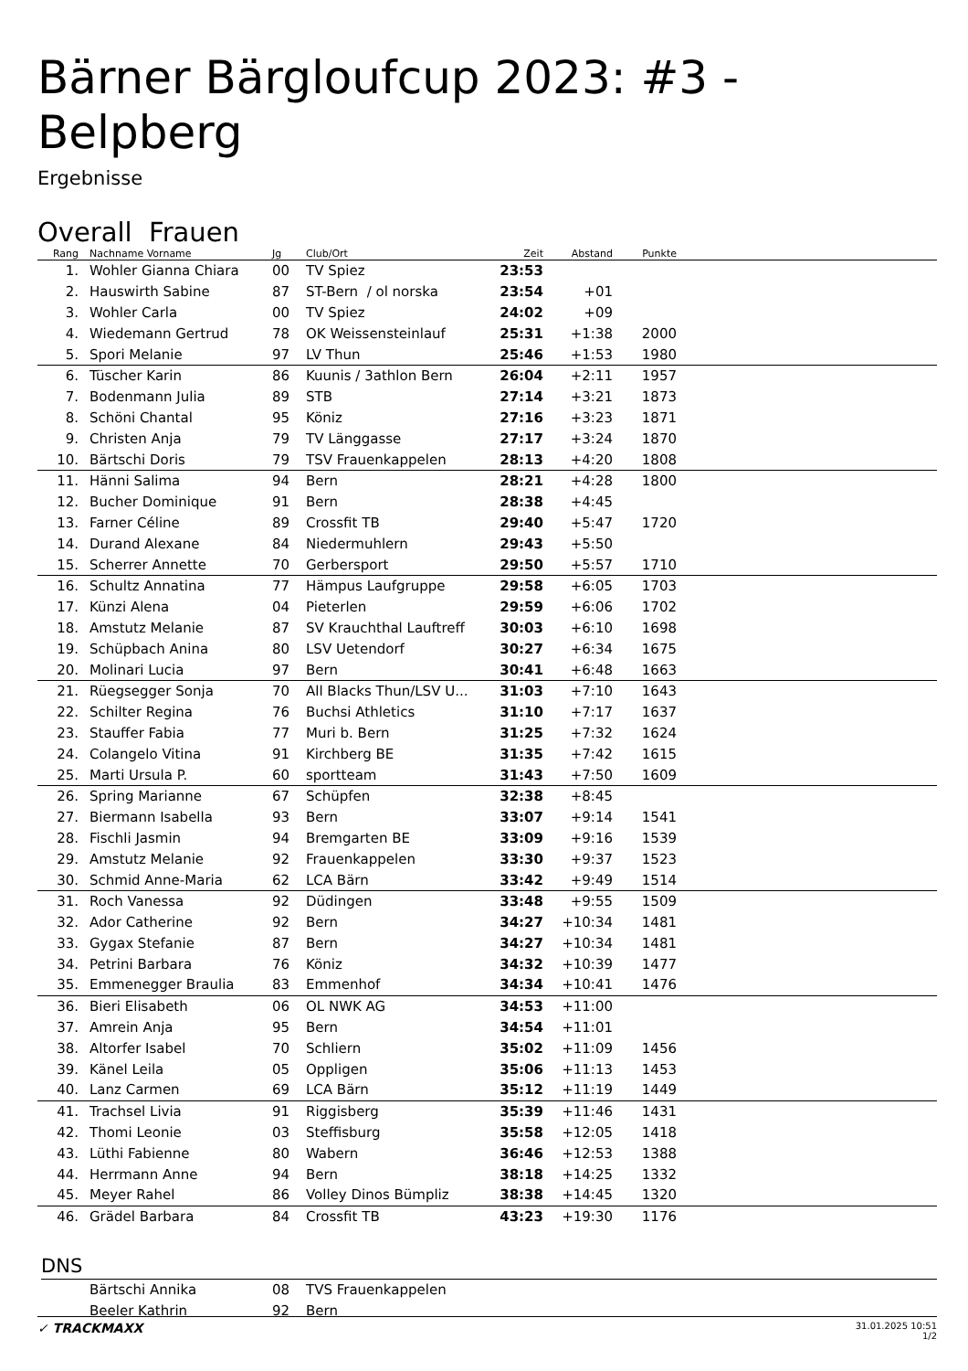Bärner Bärgloufcup 2023: #3 - Belpberg
Ergebnisse
Overall Frauen
| Rang | Nachname Vorname | Jg | Club/Ort | Zeit | Abstand | Punkte | |
| --- | --- | --- | --- | --- | --- | --- | --- |
| 1. | Wohler Gianna Chiara | 00 | TV Spiez | 23:53 | | | |
| 2. | Hauswirth Sabine | 87 | ST-Bern / ol norska | 23:54 | +01 | | |
| 3. | Wohler Carla | 00 | TV Spiez | 24:02 | +09 | | |
| 4. | Wiedemann Gertrud | 78 | OK Weissensteinlauf | 25:31 | +1:38 | 2000 | |
| 5. | Spori Melanie | 97 | LV Thun | 25:46 | +1:53 | 1980 | |
| 6. | Tüscher Karin | 86 | Kuunis / 3athlon Bern | 26:04 | +2:11 | 1957 | |
| 7. | Bodenmann Julia | 89 | STB | 27:14 | +3:21 | 1873 | |
| 8. | Schöni Chantal | 95 | Köniz | 27:16 | +3:23 | 1871 | |
| 9. | Christen Anja | 79 | TV Länggasse | 27:17 | +3:24 | 1870 | |
| 10. | Bärtschi Doris | 79 | TSV Frauenkappelen | 28:13 | +4:20 | 1808 | |
| 11. | Hänni Salima | 94 | Bern | 28:21 | +4:28 | 1800 | |
| 12. | Bucher Dominique | 91 | Bern | 28:38 | +4:45 | | |
| 13. | Farner Céline | 89 | Crossfit TB | 29:40 | +5:47 | 1720 | |
| 14. | Durand Alexane | 84 | Niedermuhlern | 29:43 | +5:50 | | |
| 15. | Scherrer Annette | 70 | Gerbersport | 29:50 | +5:57 | 1710 | |
| 16. | Schultz Annatina | 77 | Hämpus Laufgruppe | 29:58 | +6:05 | 1703 | |
| 17. | Künzi Alena | 04 | Pieterlen | 29:59 | +6:06 | 1702 | |
| 18. | Amstutz Melanie | 87 | SV Krauchthal Lauftreff | 30:03 | +6:10 | 1698 | |
| 19. | Schüpbach Anina | 80 | LSV Uetendorf | 30:27 | +6:34 | 1675 | |
| 20. | Molinari Lucia | 97 | Bern | 30:41 | +6:48 | 1663 | |
| 21. | Rüegsegger Sonja | 70 | All Blacks Thun/LSV U... | 31:03 | +7:10 | 1643 | |
| 22. | Schilter Regina | 76 | Buchsi Athletics | 31:10 | +7:17 | 1637 | |
| 23. | Stauffer Fabia | 77 | Muri b. Bern | 31:25 | +7:32 | 1624 | |
| 24. | Colangelo Vitina | 91 | Kirchberg BE | 31:35 | +7:42 | 1615 | |
| 25. | Marti Ursula P. | 60 | sportteam | 31:43 | +7:50 | 1609 | |
| 26. | Spring Marianne | 67 | Schüpfen | 32:38 | +8:45 | | |
| 27. | Biermann Isabella | 93 | Bern | 33:07 | +9:14 | 1541 | |
| 28. | Fischli Jasmin | 94 | Bremgarten BE | 33:09 | +9:16 | 1539 | |
| 29. | Amstutz Melanie | 92 | Frauenkappelen | 33:30 | +9:37 | 1523 | |
| 30. | Schmid Anne-Maria | 62 | LCA Bärn | 33:42 | +9:49 | 1514 | |
| 31. | Roch Vanessa | 92 | Düdingen | 33:48 | +9:55 | 1509 | |
| 32. | Ador Catherine | 92 | Bern | 34:27 | +10:34 | 1481 | |
| 33. | Gygax Stefanie | 87 | Bern | 34:27 | +10:34 | 1481 | |
| 34. | Petrini Barbara | 76 | Köniz | 34:32 | +10:39 | 1477 | |
| 35. | Emmenegger Braulia | 83 | Emmenhof | 34:34 | +10:41 | 1476 | |
| 36. | Bieri Elisabeth | 06 | OL NWK AG | 34:53 | +11:00 | | |
| 37. | Amrein Anja | 95 | Bern | 34:54 | +11:01 | | |
| 38. | Altorfer Isabel | 70 | Schliern | 35:02 | +11:09 | 1456 | |
| 39. | Känel Leila | 05 | Oppligen | 35:06 | +11:13 | 1453 | |
| 40. | Lanz Carmen | 69 | LCA Bärn | 35:12 | +11:19 | 1449 | |
| 41. | Trachsel Livia | 91 | Riggisberg | 35:39 | +11:46 | 1431 | |
| 42. | Thomi Leonie | 03 | Steffisburg | 35:58 | +12:05 | 1418 | |
| 43. | Lüthi Fabienne | 80 | Wabern | 36:46 | +12:53 | 1388 | |
| 44. | Herrmann Anne | 94 | Bern | 38:18 | +14:25 | 1332 | |
| 45. | Meyer Rahel | 86 | Volley Dinos Bümpliz | 38:38 | +14:45 | 1320 | |
| 46. | Grädel Barbara | 84 | Crossfit TB | 43:23 | +19:30 | 1176 | |
DNS
| | Bärtschi Annika | 08 | TVS Frauenkappelen |
| | Beeler Kathrin | 92 | Bern |
✓ TRACKMAXX 31.01.2025 10:51
1/2